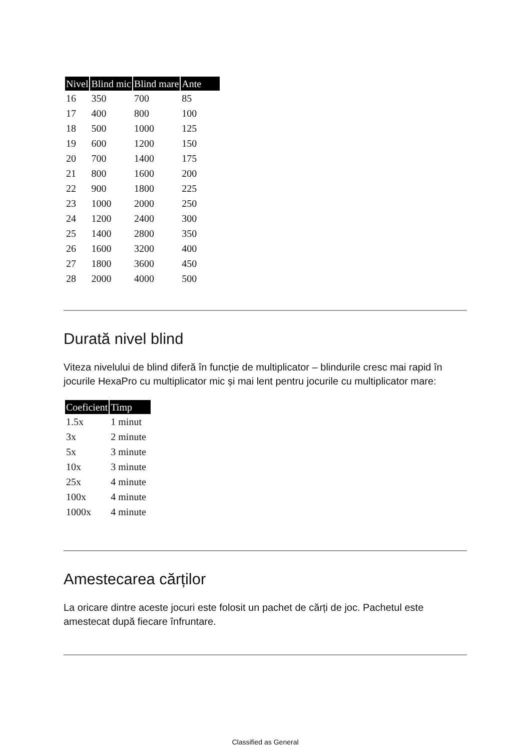| Nivel | Blind mic | Blind mare | Ante |
| --- | --- | --- | --- |
| 16 | 350 | 700 | 85 |
| 17 | 400 | 800 | 100 |
| 18 | 500 | 1000 | 125 |
| 19 | 600 | 1200 | 150 |
| 20 | 700 | 1400 | 175 |
| 21 | 800 | 1600 | 200 |
| 22 | 900 | 1800 | 225 |
| 23 | 1000 | 2000 | 250 |
| 24 | 1200 | 2400 | 300 |
| 25 | 1400 | 2800 | 350 |
| 26 | 1600 | 3200 | 400 |
| 27 | 1800 | 3600 | 450 |
| 28 | 2000 | 4000 | 500 |
Durată nivel blind
Viteza nivelului de blind diferă în funcție de multiplicator – blindurile cresc mai rapid în jocurile HexaPro cu multiplicator mic și mai lent pentru jocurile cu multiplicator mare:
| Coeficient | Timp |
| --- | --- |
| 1.5x | 1 minut |
| 3x | 2 minute |
| 5x | 3 minute |
| 10x | 3 minute |
| 25x | 4 minute |
| 100x | 4 minute |
| 1000x | 4 minute |
Amestecarea cărților
La oricare dintre aceste jocuri este folosit un pachet de cărți de joc. Pachetul este amestecat după fiecare înfruntare.
Classified as General